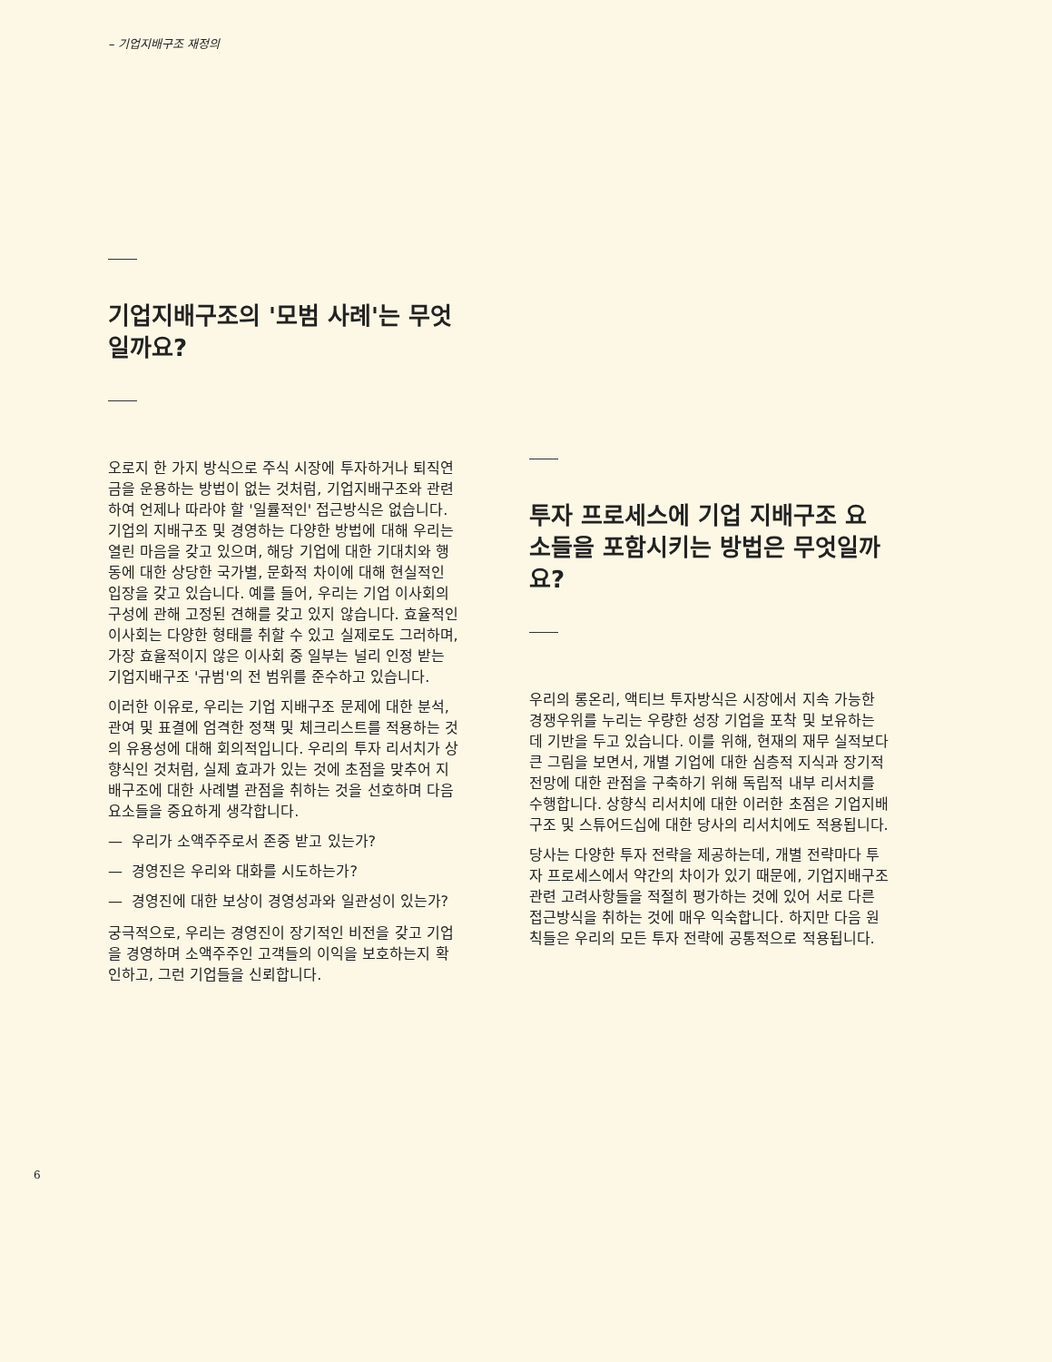– 기업지배구조 재정의
기업지배구조의 '모범 사례'는 무엇일까요?
오로지 한 가지 방식으로 주식 시장에 투자하거나 퇴직연금을 운용하는 방법이 없는 것처럼, 기업지배구조와 관련하여 언제나 따라야 할 '일률적인' 접근방식은 없습니다. 기업의 지배구조 및 경영하는 다양한 방법에 대해 우리는 열린 마음을 갖고 있으며, 해당 기업에 대한 기대치와 행동에 대한 상당한 국가별, 문화적 차이에 대해 현실적인 입장을 갖고 있습니다. 예를 들어, 우리는 기업 이사회의 구성에 관해 고정된 견해를 갖고 있지 않습니다. 효율적인 이사회는 다양한 형태를 취할 수 있고 실제로도 그러하며, 가장 효율적이지 않은 이사회 중 일부는 널리 인정 받는 기업지배구조 '규범'의 전 범위를 준수하고 있습니다.
이러한 이유로, 우리는 기업 지배구조 문제에 대한 분석, 관여 및 표결에 엄격한 정책 및 체크리스트를 적용하는 것의 유용성에 대해 회의적입니다. 우리의 투자 리서치가 상향식인 것처럼, 실제 효과가 있는 것에 초점을 맞추어 지배구조에 대한 사례별 관점을 취하는 것을 선호하며 다음 요소들을 중요하게 생각합니다.
— 우리가 소액주주로서 존중 받고 있는가?
— 경영진은 우리와 대화를 시도하는가?
— 경영진에 대한 보상이 경영성과와 일관성이 있는가?
궁극적으로, 우리는 경영진이 장기적인 비전을 갖고 기업을 경영하며 소액주주인 고객들의 이익을 보호하는지 확인하고, 그런 기업들을 신뢰합니다.
투자 프로세스에 기업 지배구조 요소들을 포함시키는 방법은 무엇일까요?
우리의 롱온리, 액티브 투자방식은 시장에서 지속 가능한 경쟁우위를 누리는 우량한 성장 기업을 포착 및 보유하는 데 기반을 두고 있습니다. 이를 위해, 현재의 재무 실적보다 큰 그림을 보면서, 개별 기업에 대한 심층적 지식과 장기적 전망에 대한 관점을 구축하기 위해 독립적 내부 리서치를 수행합니다. 상향식 리서치에 대한 이러한 초점은 기업지배구조 및 스튜어드십에 대한 당사의 리서치에도 적용됩니다.
당사는 다양한 투자 전략을 제공하는데, 개별 전략마다 투자 프로세스에서 약간의 차이가 있기 때문에, 기업지배구조 관련 고려사항들을 적절히 평가하는 것에 있어 서로 다른 접근방식을 취하는 것에 매우 익숙합니다. 하지만 다음 원칙들은 우리의 모든 투자 전략에 공통적으로 적용됩니다.
6